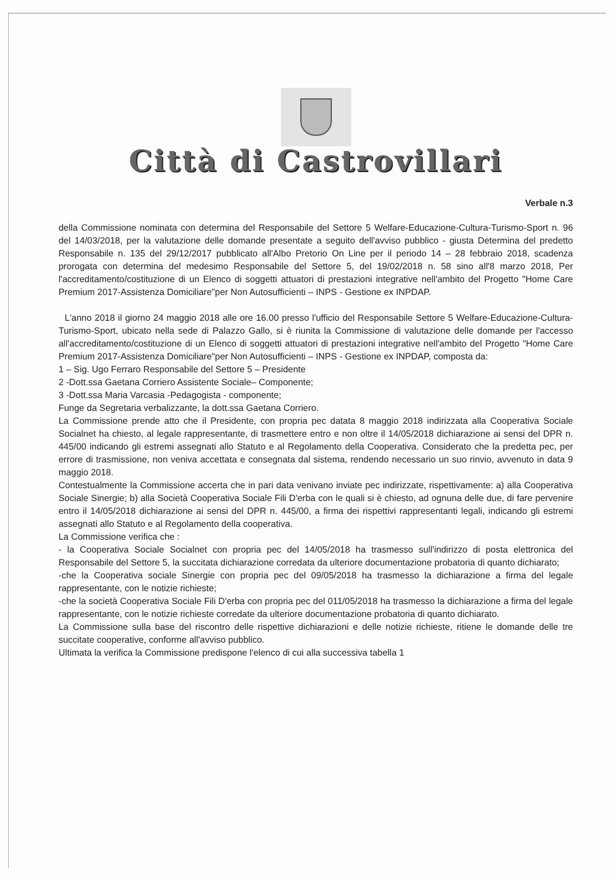Città di Castrovillari
Verbale n.3
della Commissione nominata con determina del Responsabile del Settore 5 Welfare-Educazione-Cultura-Turismo-Sport n. 96 del 14/03/2018, per la valutazione delle domande presentate a seguito dell'avviso pubblico - giusta Determina del predetto Responsabile n. 135 del 29/12/2017 pubblicato all'Albo Pretorio On Line per il periodo 14 – 28 febbraio 2018, scadenza prorogata con determina del medesimo Responsabile del Settore 5, del 19/02/2018 n. 58 sino all'8 marzo 2018, Per l'accreditamento/costituzione di un Elenco di soggetti attuatori di prestazioni integrative nell'ambito del Progetto "Home Care Premium 2017-Assistenza Domiciliare"per Non Autosufficienti – INPS - Gestione ex INPDAP.
L'anno 2018 il giorno 24 maggio 2018 alle ore 16.00 presso l'ufficio del Responsabile Settore 5 Welfare-Educazione-Cultura-Turismo-Sport, ubicato nella sede di Palazzo Gallo, si è riunita la Commissione di valutazione delle domande per l'accesso all'accreditamento/costituzione di un Elenco di soggetti attuatori di prestazioni integrative nell'ambito del Progetto "Home Care Premium 2017-Assistenza Domiciliare"per Non Autosufficienti – INPS - Gestione ex INPDAP, composta da:
1 – Sig. Ugo Ferraro Responsabile del Settore 5 – Presidente
2 -Dott.ssa Gaetana Corriero Assistente Sociale– Componente;
3 -Dott.ssa Maria Varcasia -Pedagogista - componente;
Funge da Segretaria verbalizzante, la dott.ssa Gaetana Corriero.
La Commissione prende atto che il Presidente, con propria pec datata 8 maggio 2018 indirizzata alla Cooperativa Sociale Socialnet ha chiesto, al legale rappresentante, di trasmettere entro e non oltre il 14/05/2018 dichiarazione ai sensi del DPR n. 445/00 indicando gli estremi assegnati allo Statuto e al Regolamento della Cooperativa. Considerato che la predetta pec, per errore di trasmissione, non veniva accettata e consegnata dal sistema, rendendo necessario un suo rinvio, avvenuto in data 9 maggio 2018.
Contestualmente la Commissione accerta che in pari data venivano inviate pec indirizzate, rispettivamente: a) alla Cooperativa Sociale Sinergie; b) alla Società Cooperativa Sociale Fili D'erba con le quali si è chiesto, ad ognuna delle due, di fare pervenire entro il 14/05/2018 dichiarazione ai sensi del DPR n. 445/00, a firma dei rispettivi rappresentanti legali, indicando gli estremi assegnati allo Statuto e al Regolamento della cooperativa.
La Commissione verifica che :
- la Cooperativa Sociale Socialnet con propria pec del 14/05/2018 ha trasmesso sull'indirizzo di posta elettronica del Responsabile del Settore 5, la succitata dichiarazione corredata da ulteriore documentazione probatoria di quanto dichiarato;
-che la Cooperativa sociale Sinergie con propria pec del 09/05/2018 ha trasmesso la dichiarazione a firma del legale rappresentante, con le notizie richieste;
-che la società Cooperativa Sociale Fili D'erba con propria pec del 011/05/2018 ha trasmesso la dichiarazione a firma del legale rappresentante, con le notizie richieste corredate da ulteriore documentazione probatoria di quanto dichiarato.
La Commissione sulla base del riscontro delle rispettive dichiarazioni e delle notizie richieste, ritiene le domande delle tre succitate cooperative, conforme all'avviso pubblico.
Ultimata la verifica la Commissione predispone l'elenco di cui alla successiva tabella 1